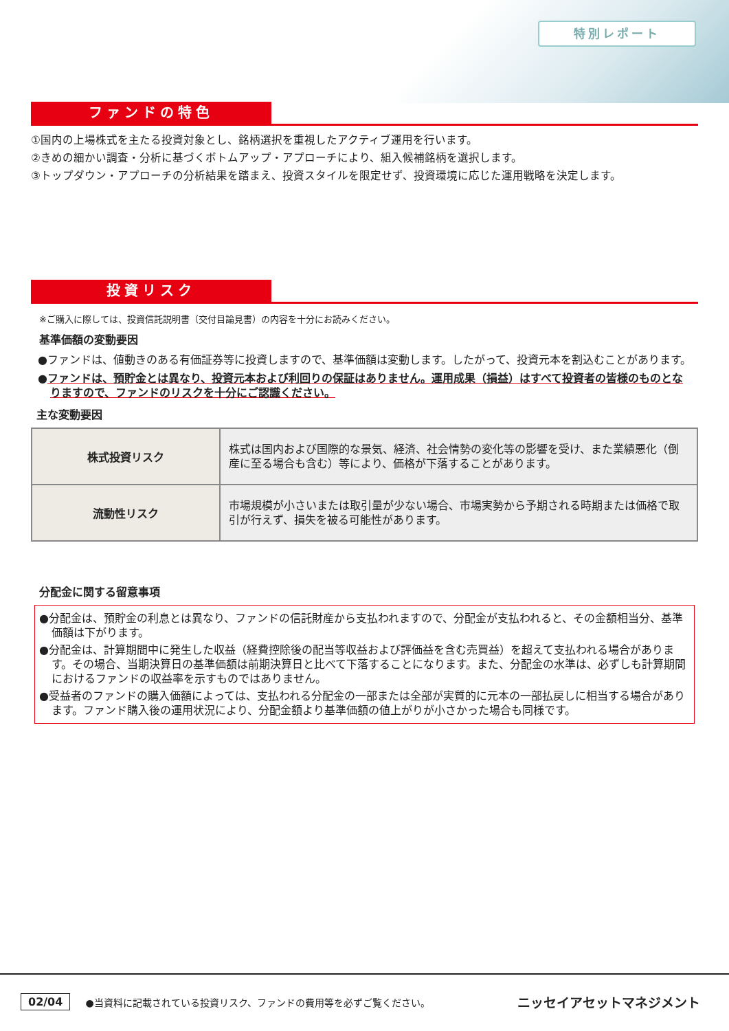特別レポート
ファンドの特色
①国内の上場株式を主たる投資対象とし、銘柄選択を重視したアクティブ運用を行います。
②きめの細かい調査・分析に基づくボトムアップ・アプローチにより、組入候補銘柄を選択します。
③トップダウン・アプローチの分析結果を踏まえ、投資スタイルを限定せず、投資環境に応じた運用戦略を決定します。
投資リスク
※ご購入に際しては、投資信託説明書（交付目論見書）の内容を十分にお読みください。
基準価額の変動要因
●ファンドは、値動きのある有価証券等に投資しますので、基準価額は変動します。したがって、投資元本を割込むことがあります。
●ファンドは、預貯金とは異なり、投資元本および利回りの保証はありません。運用成果（損益）はすべて投資者の皆様のものとなりますので、ファンドのリスクを十分にご認識ください。
主な変動要因
| 株式投資リスク | 株式は国内および国際的な景気、経済、社会情勢の変化等の影響を受け、また業績悪化（倒産に至る場合も含む）等により、価格が下落することがあります。 |
| 流動性リスク | 市場規模が小さいまたは取引量が少ない場合、市場実勢から予期される時期または価格で取引が行えず、損失を被る可能性があります。 |
分配金に関する留意事項
●分配金は、預貯金の利息とは異なり、ファンドの信託財産から支払われますので、分配金が支払われると、その金額相当分、基準価額は下がります。
●分配金は、計算期間中に発生した収益（経費控除後の配当等収益および評価益を含む売買益）を超えて支払われる場合があります。その場合、当期決算日の基準価額は前期決算日と比べて下落することになります。また、分配金の水準は、必ずしも計算期間におけるファンドの収益率を示すものではありません。
●受益者のファンドの購入価額によっては、支払われる分配金の一部または全部が実質的に元本の一部払戻しに相当する場合があります。ファンド購入後の運用状況により、分配金額より基準価額の値上がりが小さかった場合も同様です。
02/04 ●当資料に記載されている投資リスク、ファンドの費用等を必ずご覧ください。 ニッセイアセットマネジメント